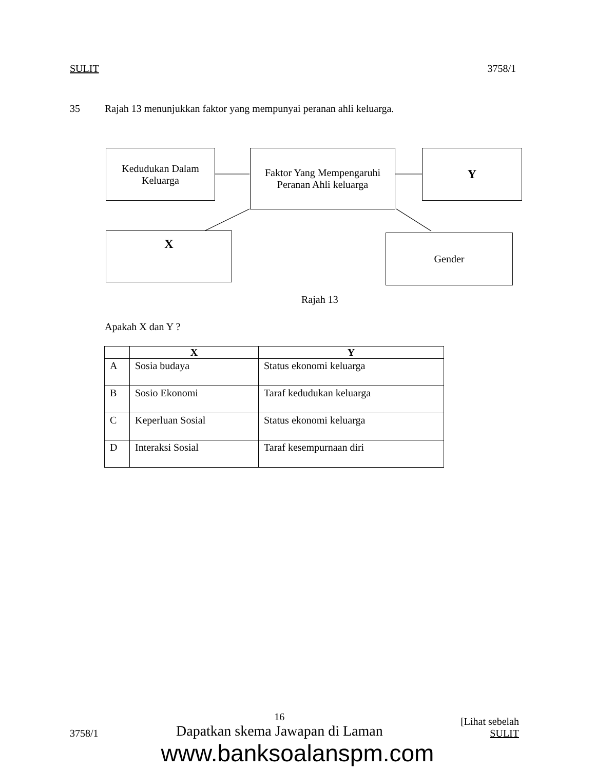SULIT 3758/1
35 Rajah 13 menunjukkan faktor yang mempunyai peranan ahli keluarga.
Kedudukan Dalam
Keluarga
Faktor Yang Mempengaruhi
Peranan Ahli keluarga
Y
X Gender
Rajah 13
Apakah X dan Y ?
| | X | Y |
| --- | --- | --- |
| A | Sosia budaya | Status ekonomi keluarga |
| B | Sosio Ekonomi | Taraf kedudukan keluarga |
| C | Keperluan Sosial | Status ekonomi keluarga |
| D | Interaksi Sosial | Taraf kesempurnaan diri |
3758/1 16
Dapatkan skema Jawapan di Laman [Lihat sebelah
SULIT
www.banksoalanspm.com